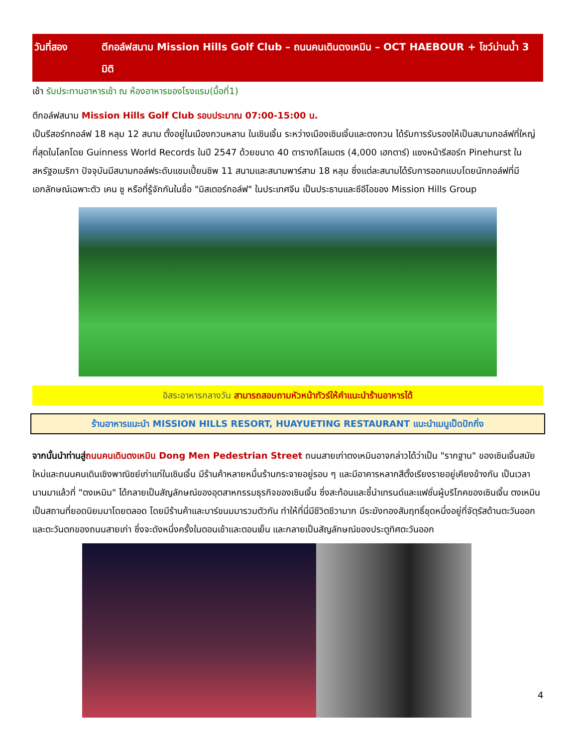วันที่สอง ตีกอล์ฟสนาม Mission Hills Golf Club – ถนนคนเดินตงเหมิน – OCT HAEBOUR + โชว์ม่านน้ำ 3 มิติ
เช้า รับประทานอาหารเช้า ณ ห้องอาหารของโรงแรม(มื้อที่1)
ตีกอล์ฟสนาม Mission Hills Golf Club รอบประมาณ 07:00-15:00 น.
เป็นรีสอร์ทกอล์ฟ 18 หลุม 12 สนาม ตั้งอยู่ในเมืองกวนหลาน ในเซินเจิ้น ระหว่างเมืองเซินเจิ้นและตงกวน ได้รับการรับรองให้เป็นสนามกอล์ฟที่ใหญ่ที่สุดในโลกโดย Guinness World Records ในปี 2547 ด้วยขนาด 40 ตารางกิโลเมตร (4,000 เฮกตาร์) แซงหน้ารีสอร์ท Pinehurst ในสหรัฐอเมริกา ปัจจุบันมีสนามกอล์ฟระดับแชมเปี้ยนชิพ 11 สนามและสนามพาร์สาม 18 หลุม ซึ่งแต่ละสนามได้รับการออกแบบโดยนักกอล์ฟที่มีเอกลักษณ์เฉพาะตัว เคน ชู หรือที่รู้จักกันในชื่อ "มิสเตอร์กอล์ฟ" ในประเทศจีน เป็นประธานและซีอีโอของ Mission Hills Group
อิสระอาหารกลางวัน สามารถสอบถามหัวหน้าทัวร์ให้คำแนะนำร้านอาหารได้
ร้านอาหารแนะนำ MISSION HILLS RESORT, HUAYUETING RESTAURANT แนะนำเมนูเป็ดปักกิ่ง
จากนั้นนำท่านสู่ถนนคนเดินตงเหมิน Dong Men Pedestrian Street ถนนสายเก่าตงเหมินอาจกล่าวได้ว่าเป็น "รากฐาน" ของเซินเจิ้นสมัยใหม่และถนนคนเดินเชิงพาณิชย์เก่าแก่ในเซินเจิ้น มีร้านค้าหลายหมื่นร้านกระจายอยู่รอบ ๆ และมีอาคารหลากสีตั้งเรียงรายอยู่เคียงข้างกัน เป็นเวลานานมาแล้วที่ "ตงเหมิน" ได้กลายเป็นสัญลักษณ์ของอุตสาหกรรมธุรกิจของเซินเจิ้น ซึ่งสะท้อนและชี้นำเทรนด์และแฟชั่นผู้บริโภคของเซินเจิ้น ตงเหมินเป็นสถานที่ยอดนิยมมาโดยตลอด โดยมีร้านค้าและบาร์ขนมมารวมตัวกัน ทำให้ที่นี่มีชีวิตชีวามาก มีระฆังทองสัมฤทธิ์ชุดหนึ่งอยู่ที่จัตุรัสด้านตะวันออกและตะวันตกของถนนสายเก่า ซึ่งจะดังหนึ่งครั้งในตอนเช้าและตอนเย็น และกลายเป็นสัญลักษณ์ของประตูทิศตะวันออก
4